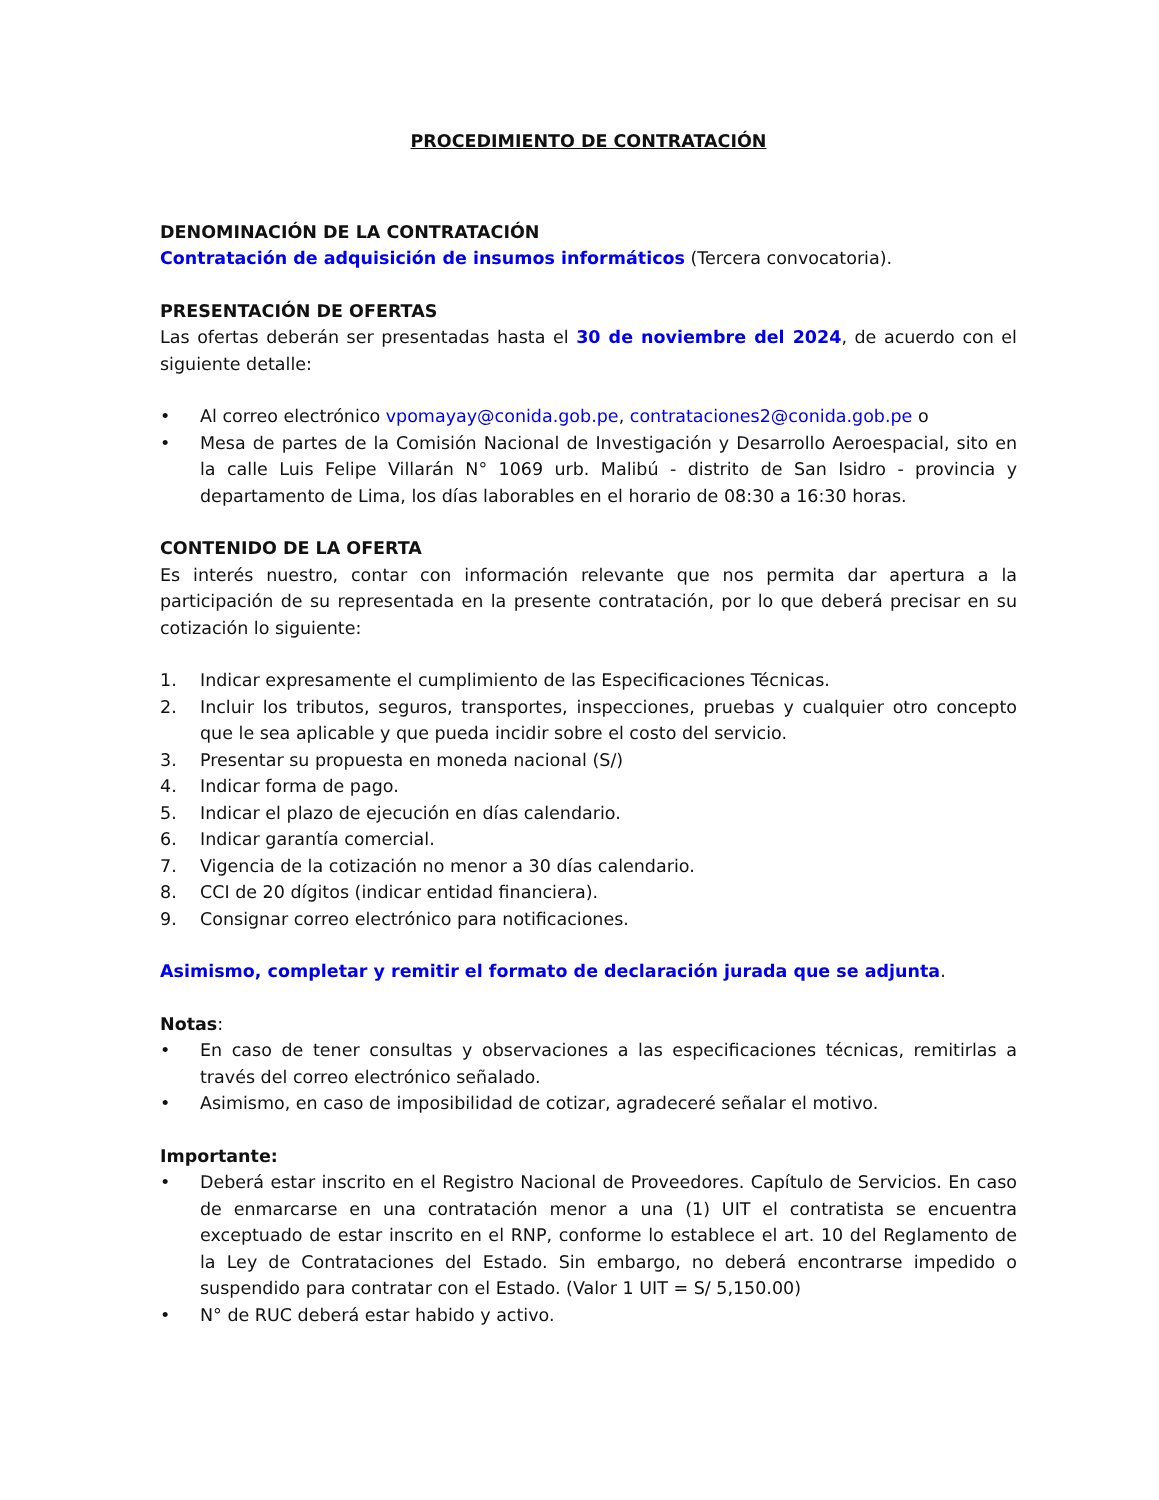PROCEDIMIENTO DE CONTRATACIÓN
DENOMINACIÓN DE LA CONTRATACIÓN
Contratación de adquisición de insumos informáticos (Tercera convocatoria).
PRESENTACIÓN DE OFERTAS
Las ofertas deberán ser presentadas hasta el 30 de noviembre del 2024, de acuerdo con el siguiente detalle:
• Al correo electrónico vpomayay@conida.gob.pe, contrataciones2@conida.gob.pe o
• Mesa de partes de la Comisión Nacional de Investigación y Desarrollo Aeroespacial, sito en la calle Luis Felipe Villarán N° 1069 urb. Malibú - distrito de San Isidro - provincia y departamento de Lima, los días laborables en el horario de 08:30 a 16:30 horas.
CONTENIDO DE LA OFERTA
Es interés nuestro, contar con información relevante que nos permita dar apertura a la participación de su representada en la presente contratación, por lo que deberá precisar en su cotización lo siguiente:
1. Indicar expresamente el cumplimiento de las Especificaciones Técnicas.
2. Incluir los tributos, seguros, transportes, inspecciones, pruebas y cualquier otro concepto que le sea aplicable y que pueda incidir sobre el costo del servicio.
3. Presentar su propuesta en moneda nacional (S/)
4. Indicar forma de pago.
5. Indicar el plazo de ejecución en días calendario.
6. Indicar garantía comercial.
7. Vigencia de la cotización no menor a 30 días calendario.
8. CCI de 20 dígitos (indicar entidad financiera).
9. Consignar correo electrónico para notificaciones.
Asimismo, completar y remitir el formato de declaración jurada que se adjunta.
Notas:
• En caso de tener consultas y observaciones a las especificaciones técnicas, remitirlas a través del correo electrónico señalado.
• Asimismo, en caso de imposibilidad de cotizar, agradeceré señalar el motivo.
Importante:
• Deberá estar inscrito en el Registro Nacional de Proveedores. Capítulo de Servicios. En caso de enmarcarse en una contratación menor a una (1) UIT el contratista se encuentra exceptuado de estar inscrito en el RNP, conforme lo establece el art. 10 del Reglamento de la Ley de Contrataciones del Estado. Sin embargo, no deberá encontrarse impedido o suspendido para contratar con el Estado. (Valor 1 UIT = S/ 5,150.00)
• N° de RUC deberá estar habido y activo.